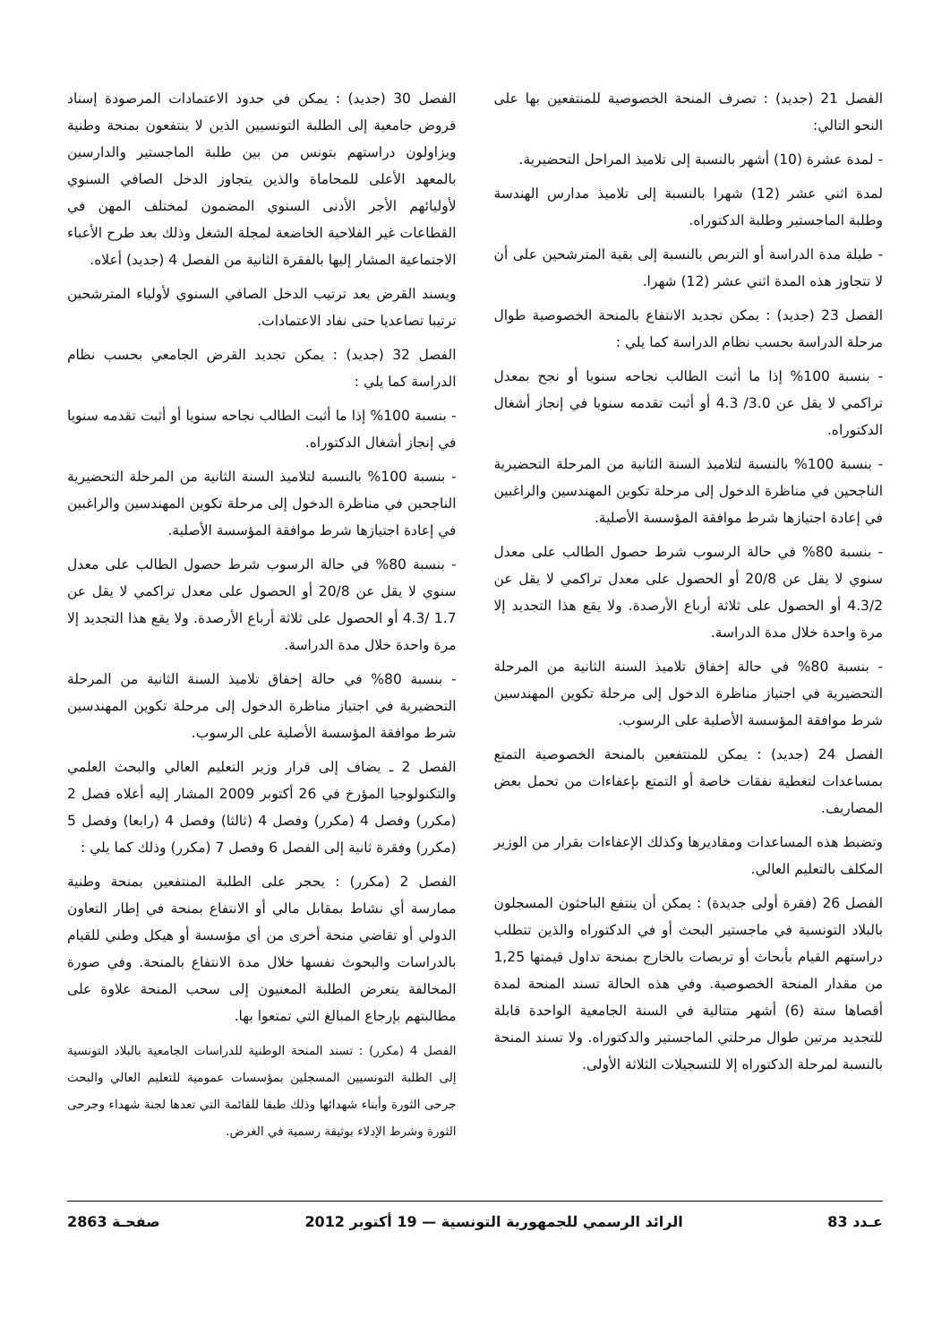الفصل 21 (جديد) : تصرف المنحة الخصوصية للمنتفعين بها على النحو التالي:
- لمدة عشرة (10) أشهر بالنسبة إلى تلاميذ المراحل التحضيرية.
لمدة اثني عشر (12) شهرا بالنسبة إلى تلاميذ مدارس الهندسة وطلبة الماجستير وطلبة الدكتوراه.
- طيلة مدة الدراسة أو التربص بالنسبة إلى بقية المترشحين على أن لا تتجاوز هذه المدة اثني عشر (12) شهرا.
الفصل 23 (جديد) : يمكن تجديد الانتفاع بالمنحة الخصوصية طوال مرحلة الدراسة بحسب نظام الدراسة كما يلي :
- بنسبة 100% إذا ما أثبت الطالب نجاحه سنويا أو نجح بمعدل تراكمي لا يقل عن 3.0/ 4.3 أو أثبت تقدمه سنويا في إنجاز أشغال الدكتوراه.
- بنسبة 100% بالنسبة لتلاميذ السنة الثانية من المرحلة التحضيرية الناجحين في مناظرة الدخول إلى مرحلة تكوين المهندسين والراغبين في إعادة اجتيازها شرط موافقة المؤسسة الأصلية.
- بنسبة 80% في حالة الرسوب شرط حصول الطالب على معدل سنوي لا يقل عن 20/8 أو الحصول على معدل تراكمي لا يقل عن 4.3/2 أو الحصول على ثلاثة أرباع الأرصدة. ولا يقع هذا التجديد إلا مرة واحدة خلال مدة الدراسة.
- بنسبة 80% في حالة إخفاق تلاميذ السنة الثانية من المرحلة التحضيرية في اجتياز مناظرة الدخول إلى مرحلة تكوين المهندسين شرط موافقة المؤسسة الأصلية على الرسوب.
الفصل 24 (جديد) : يمكن للمنتفعين بالمنحة الخصوصية التمتع بمساعدات لتغطية نفقات خاصة أو التمتع بإعفاءات من تحمل بعض المصاريف.
وتضبط هذه المساعدات ومقاديرها وكذلك الإعفاءات بقرار من الوزير المكلف بالتعليم العالي.
الفصل 26 (فقرة أولى جديدة) : يمكن أن ينتفع الباحثون المسجلون بالبلاد التونسية في ماجستير البحث أو في الدكتوراه والذين تتطلب دراستهم القيام بأبحاث أو تربصات بالخارج بمنحة تداول قيمتها 1,25 من مقدار المنحة الخصوصية. وفي هذه الحالة تسند المنحة لمدة أقصاها ستة (6) أشهر متتالية في السنة الجامعية الواحدة قابلة للتجديد مرتين طوال مرحلتي الماجستير والدكتوراه. ولا تسند المنحة بالنسبة لمرحلة الدكتوراه إلا للتسجيلات الثلاثة الأولى.
الفصل 30 (جديد) : يمكن في حدود الاعتمادات المرصودة إسناد قروض جامعية إلى الطلبة التونسيين الذين لا ينتفعون بمنحة وطنية ويزاولون دراستهم بتونس من بين طلبة الماجستير والدارسين بالمعهد الأعلى للمحاماة والذين يتجاوز الدخل الصافي السنوي لأوليائهم الأجر الأدنى السنوي المضمون لمختلف المهن في القطاعات غير الفلاحية الخاضعة لمجلة الشغل وذلك بعد طرح الأعباء الاجتماعية المشار إليها بالفقرة الثانية من الفصل 4 (جديد) أعلاه.
ويسند القرض بعد ترتيب الدخل الصافي السنوي لأولياء المترشحين ترتيبا تصاعديا حتى نفاد الاعتمادات.
الفصل 32 (جديد) : يمكن تجديد القرض الجامعي بحسب نظام الدراسة كما يلي :
- بنسبة 100% إذا ما أثبت الطالب نجاحه سنويا أو أثبت تقدمه سنويا في إنجاز أشغال الدكتوراه.
- بنسبة 100% بالنسبة لتلاميذ السنة الثانية من المرحلة التحضيرية الناجحين في مناظرة الدخول إلى مرحلة تكوين المهندسين والراغبين في إعادة اجتيازها شرط موافقة المؤسسة الأصلية.
- بنسبة 80% في حالة الرسوب شرط حصول الطالب على معدل سنوي لا يقل عن 20/8 أو الحصول على معدل تراكمي لا يقل عن 1.7 /4.3 أو الحصول على ثلاثة أرباع الأرصدة. ولا يقع هذا التجديد إلا مرة واحدة خلال مدة الدراسة.
- بنسبة 80% في حالة إخفاق تلاميذ السنة الثانية من المرحلة التحضيرية في اجتياز مناظرة الدخول إلى مرحلة تكوين المهندسين شرط موافقة المؤسسة الأصلية على الرسوب.
الفصل 2 ـ يضاف إلى قرار وزير التعليم العالي والبحث العلمي والتكنولوجيا المؤرخ في 26 أكتوبر 2009 المشار إليه أعلاه فصل 2 (مكرر) وفصل 4 (مكرر) وفصل 4 (ثالثا) وفصل 4 (رابعا) وفصل 5 (مكرر) وفقرة ثانية إلى الفصل 6 وفصل 7 (مكرر) وذلك كما يلي :
الفصل 2 (مكرر) : يحجر على الطلبة المنتفعين بمنحة وطنية ممارسة أي نشاط بمقابل مالي أو الانتفاع بمنحة في إطار التعاون الدولي أو تقاضي منحة أخرى من أي مؤسسة أو هيكل وطني للقيام بالدراسات والبحوث نفسها خلال مدة الانتفاع بالمنحة. وفي صورة المخالفة يتعرض الطلبة المعنيون إلى سحب المنحة علاوة على مطالبتهم بإرجاع المبالغ التي تمتعوا بها.
الفصل 4 (مكرر) : تسند المنحة الوطنية للدراسات الجامعية بالبلاد التونسية إلى الطلبة التونسيين المسجلين بمؤسسات عمومية للتعليم العالي والبحث جرحى الثورة وأبناء شهدائها وذلك طبقا للقائمة التي تعدها لجنة شهداء وجرحى الثورة وشرط الإدلاء بوثيقة رسمية في الغرض.
عـدد 83 الرائد الرسمي للجمهورية التونسية — 19 أكتوبر 2012 صفحـة 2863